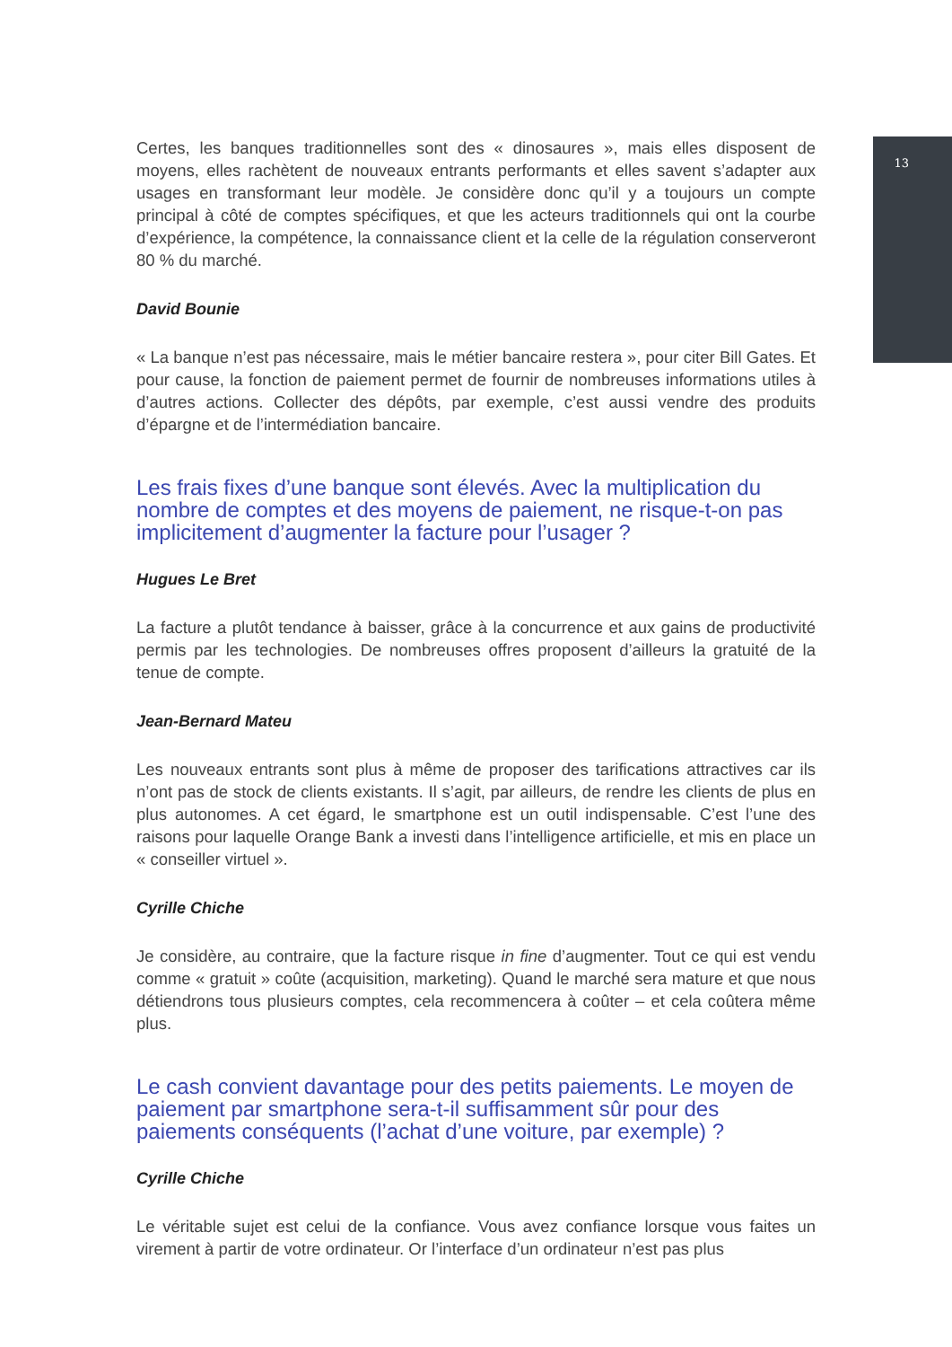13
Certes, les banques traditionnelles sont des « dinosaures », mais elles disposent de moyens, elles rachètent de nouveaux entrants performants et elles savent s’adapter aux usages en transformant leur modèle. Je considère donc qu’il y a toujours un compte principal à côté de comptes spécifiques, et que les acteurs traditionnels qui ont la courbe d’expérience, la compétence, la connaissance client et la celle de la régulation conserveront 80 % du marché.
David Bounie
« La banque n’est pas nécessaire, mais le métier bancaire restera », pour citer Bill Gates. Et pour cause, la fonction de paiement permet de fournir de nombreuses informations utiles à d’autres actions. Collecter des dépôts, par exemple, c’est aussi vendre des produits d’épargne et de l’intermédiation bancaire.
Les frais fixes d’une banque sont élevés. Avec la multiplication du nombre de comptes et des moyens de paiement, ne risque-t-on pas implicitement d’augmenter la facture pour l’usager ?
Hugues Le Bret
La facture a plutôt tendance à baisser, grâce à la concurrence et aux gains de productivité permis par les technologies. De nombreuses offres proposent d’ailleurs la gratuité de la tenue de compte.
Jean-Bernard Mateu
Les nouveaux entrants sont plus à même de proposer des tarifications attractives car ils n’ont pas de stock de clients existants. Il s’agit, par ailleurs, de rendre les clients de plus en plus autonomes. A cet égard, le smartphone est un outil indispensable. C’est l’une des raisons pour laquelle Orange Bank a investi dans l’intelligence artificielle, et mis en place un « conseiller virtuel ».
Cyrille Chiche
Je considère, au contraire, que la facture risque in fine d’augmenter. Tout ce qui est vendu comme « gratuit » coûte (acquisition, marketing). Quand le marché sera mature et que nous détiendrons tous plusieurs comptes, cela recommencera à coûter – et cela coûtera même plus.
Le cash convient davantage pour des petits paiements. Le moyen de paiement par smartphone sera-t-il suffisamment sûr pour des paiements conséquents (l’achat d’une voiture, par exemple) ?
Cyrille Chiche
Le véritable sujet est celui de la confiance. Vous avez confiance lorsque vous faites un virement à partir de votre ordinateur. Or l’interface d’un ordinateur n’est pas plus